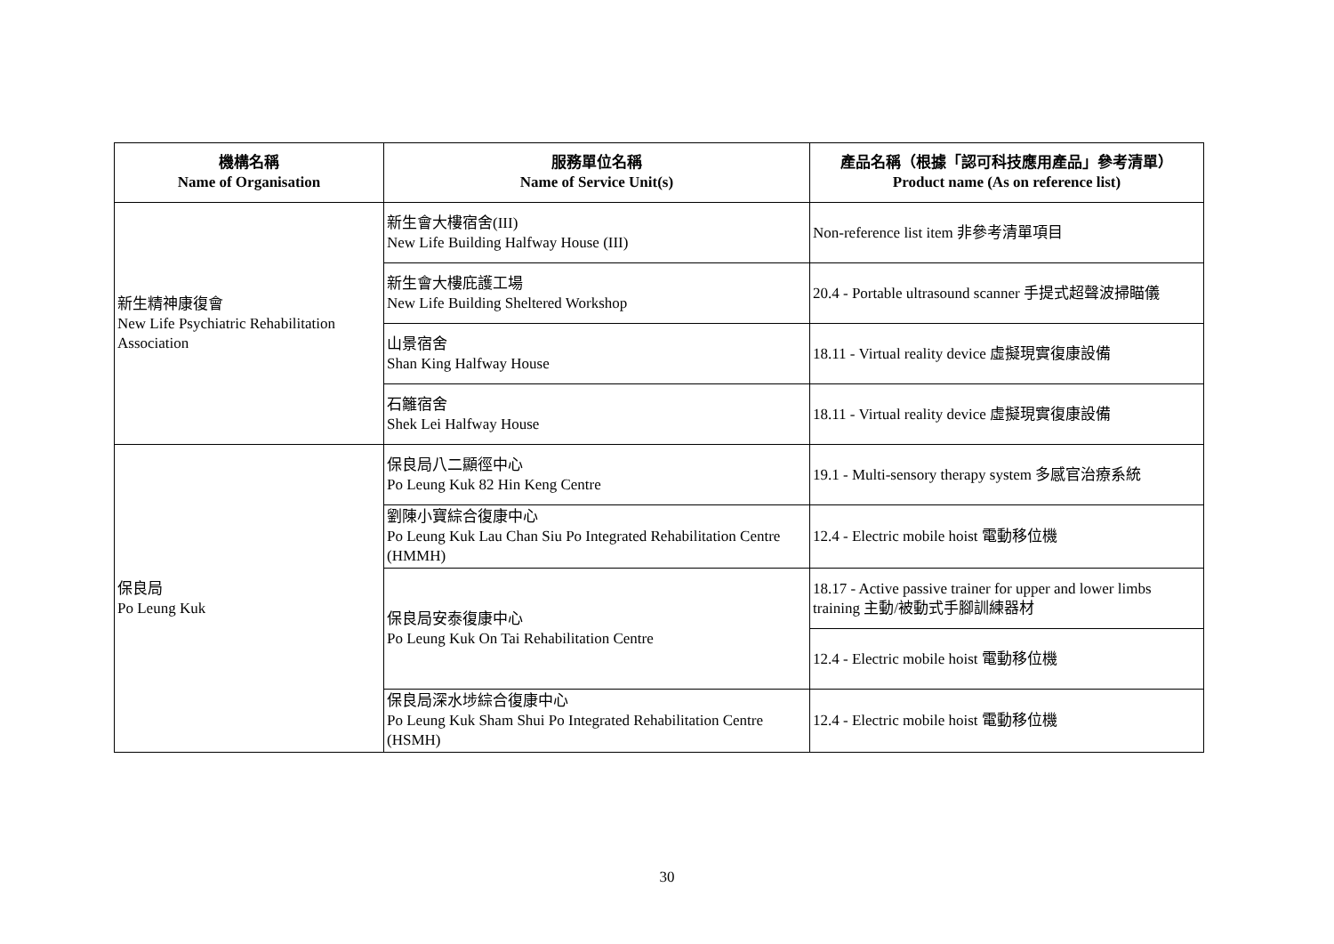| 機構名稱 Name of Organisation | 服務單位名稱 Name of Service Unit(s) | 產品名稱（根據「認可科技應用產品」參考清單） Product name (As on reference list) |
| --- | --- | --- |
| 新生精神康復會 New Life Psychiatric Rehabilitation Association | 新生會大樓宿舍(III) New Life Building Halfway House (III) | Non-reference list item 非參考清單項目 |
| | 新生會大樓庇護工場 New Life Building Sheltered Workshop | 20.4 - Portable ultrasound scanner 手提式超聲波掃瞄儀 |
| | 山景宿舍 Shan King Halfway House | 18.11 - Virtual reality device 虛擬現實復康設備 |
| | 石籬宿舍 Shek Lei Halfway House | 18.11 - Virtual reality device 虛擬現實復康設備 |
| 保良局 Po Leung Kuk | 保良局八二顯徑中心 Po Leung Kuk 82 Hin Keng Centre | 19.1 - Multi-sensory therapy system 多感官治療系統 |
| | 劉陳小寶綜合復康中心 Po Leung Kuk Lau Chan Siu Po Integrated Rehabilitation Centre (HMMH) | 12.4 - Electric mobile hoist 電動移位機 |
| | 保良局安泰復康中心 Po Leung Kuk On Tai Rehabilitation Centre | 18.17 - Active passive trainer for upper and lower limbs training 主動/被動式手腳訓練器材 |
| | | 12.4 - Electric mobile hoist 電動移位機 |
| | 保良局深水埗綜合復康中心 Po Leung Kuk Sham Shui Po Integrated Rehabilitation Centre (HSMH) | 12.4 - Electric mobile hoist 電動移位機 |
30